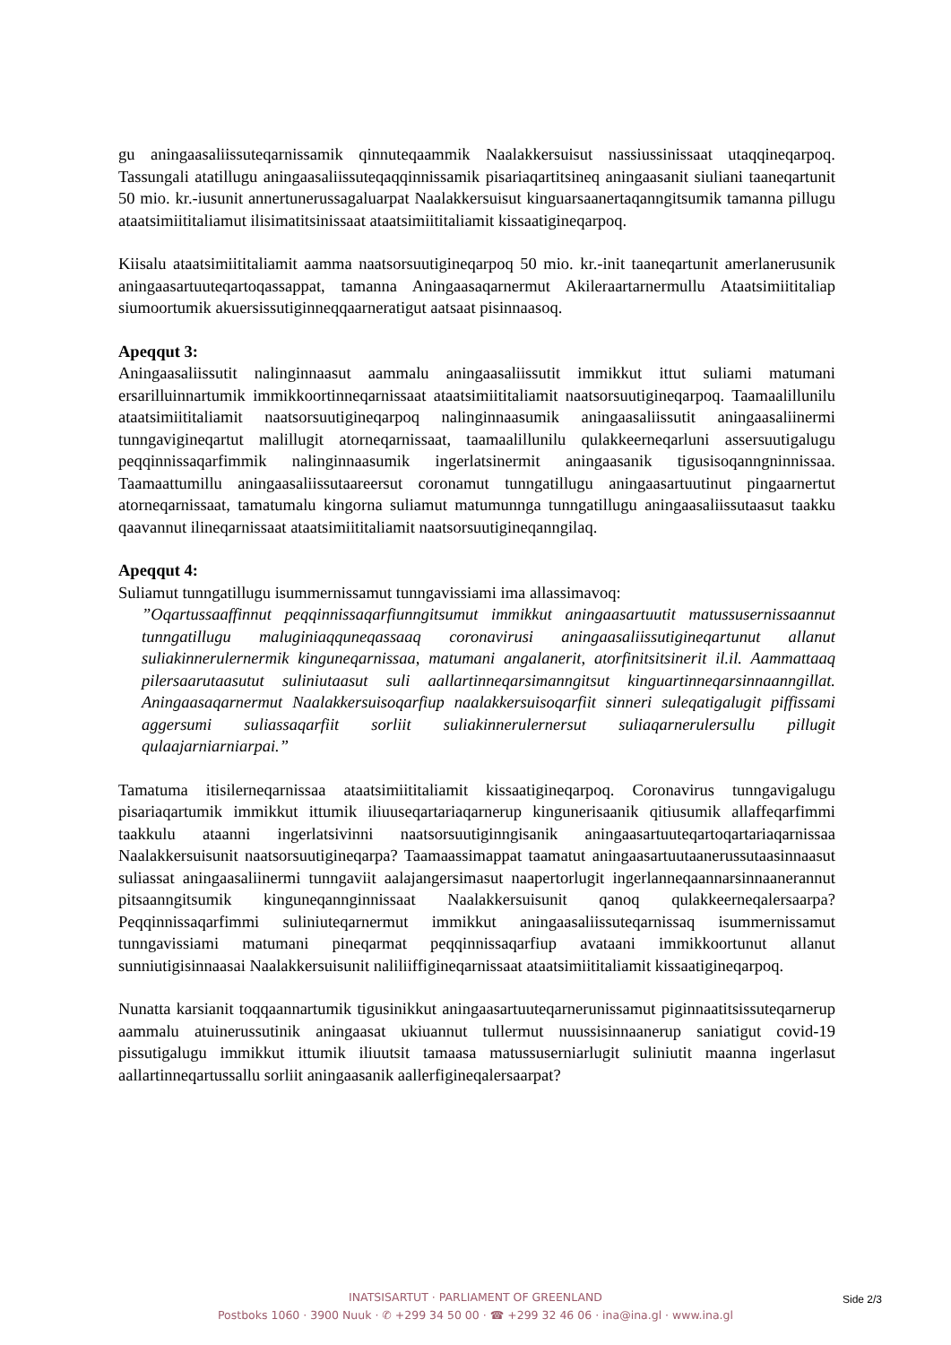gu aningaasaliissuteqarnissamik qinnuteqaammik Naalakkersuisut nassiussinissaat utaqqi­neqarpoq. Tassungali atatillugu aningaasaliissuteqaqqinnissamik pisariaqartitsineq aningaa­sanit siuliani taaneqartunit 50 mio. kr.-iusunit annertunerussagaluarpat Naalakkersuisut kinguarsaanertaqanngitsumik tamanna pillugu ataatsimiititaliamut ilisimatitsinissaat ataatsi­miititaliamit kissaatigineqarpoq.
Kiisalu ataatsimiititaliamit aamma naatsorsuutigineqarpoq 50 mio. kr.-init taaneqartunit amerlanerusunik aningaasartuuteqartoqassappat, tamanna Aningaasaqarnermut Akileraartar­nermullu Ataatsimiititaliap siumoortumik akuersissutiginneqqaarneratigut aatsaat pisin­naasoq.
Apeqqut 3:
Aningaasaliissutit nalinginnaasut aammalu aningaasaliissutit immikkut ittut suliami matumani ersarilluinnartumik immikkoortinneqarnissaat ataatsimiititaliamit naatsorsuuti­gineqarpoq. Taamaalillunilu ataatsimiititaliamit naatsorsuutigineqarpoq nalinginnaasumik aningaasaliissutit aningaasaliinermi tunngavigineqartut malillugit atorneqarnissaat, taamaa­lillunilu qulakkeerneqarluni assersuutigalugu peqqinnissaqarfimmik nalinginnaasumik in­gerlatsinermit aningaasanik tigusisoqanngninnissaa. Taamaattumillu aningaasaliissutaareersut coronamut tunngatillugu aningaasartuutinut pingaarnertut atorneqarnissaat, tamatumalu kin­gorna suliamut matumunnga tunngatillugu aningaasaliissutaasut taakku qaavannut iline­qarnissaat ataatsimiititaliamit naatsorsuutigineqanngilaq.
Apeqqut 4:
Suliamut tunngatillugu isummernissamut tunngavissiami ima allassimavoq:
”Oqartussaaffinnut peqqinnissaqarfiunngitsumut immikkut aningaasartuutit matussu­sernissaannut tunngatillugu maluginiaqquneqassaaq coronavirusi aningaasaliissuti­gineqartunut allanut suliakinnerulernermik kinguneqarnissaa, matumani angalanerit, atorfinitsitsinerit il.il. Aammattaaq pilersaarutaasutut suliniutaasut suli aallartinne­qarsimanngitsut kinguartinneqarsinnaanngillat. Aningaasaqarnermut Naalakkersui­soqarfiup naalakkersuisoqarfiit sinneri suleqatigalugit piffissami aggersumi suliassa­qarfiit sorliit suliakinnerulernersut suliaqarnerulersullu pillugit qulaajarniarniarpai.”
Tamatuma itisilerneqarnissaa ataatsimiititaliamit kissaatigineqarpoq. Coronavirus tunngavi­galugu pisariaqartumik immikkut ittumik iliuuseqartariaqarnerup kingunerisaanik qitiusu­mik allaffeqarfimmi taakkulu ataanni ingerlatsivinni naatsorsuutiginngisanik aningaasar­tuuteqartoqartariaqarnissaa Naalakkersuisunit naatsorsuutigineqarpa? Taamaassimappat taa­matut aningaasartuutaanerussutaasinnaasut suliassat aningaasaliinermi tunngaviit aalajanger­simasut naapertorlugit ingerlanneqaannarsinnaanerannut pitsaanngitsumik kinguneqanngin­nissaat Naalakkersuisunit qanoq qulakkeerneqalersaarpa? Peqqinnissaqarfimmi suliniute­qarnermut immikkut aningaasaliissuteqarnissaq isummernissamut tunngavissiami matumani pineqarmat peqqinnissaqarfiup avataani immikkoortunut allanut sunniutigisinnaasai Naalak­kersuisunit naliliiffigineqarnissaat ataatsimiititaliamit kissaatigineqarpoq.
Nunatta karsianit toqqaannartumik tigusinikkut aningaasartuuteqarnerunissamut piginnaatit­sissuteqarnerup aammalu atuinerussutinik aningaasat ukiuannut tullermut nuussisinnaanerup saniatigut covid-19 pissutigalugu immikkut ittumik iliuutsit tamaasa matussuserniarlugit suliniutit maanna ingerlasut aallartinneqartussallu sorliit aningaasanik aallerfigineqaler­saarpat?
INATSISARTUT · PARLIAMENT OF GREENLAND
Postboks 1060 · 3900 Nuuk · ✆ +299 34 50 00 · ☎ +299 32 46 06 · ina@ina.gl · www.ina.gl
Side 2/3